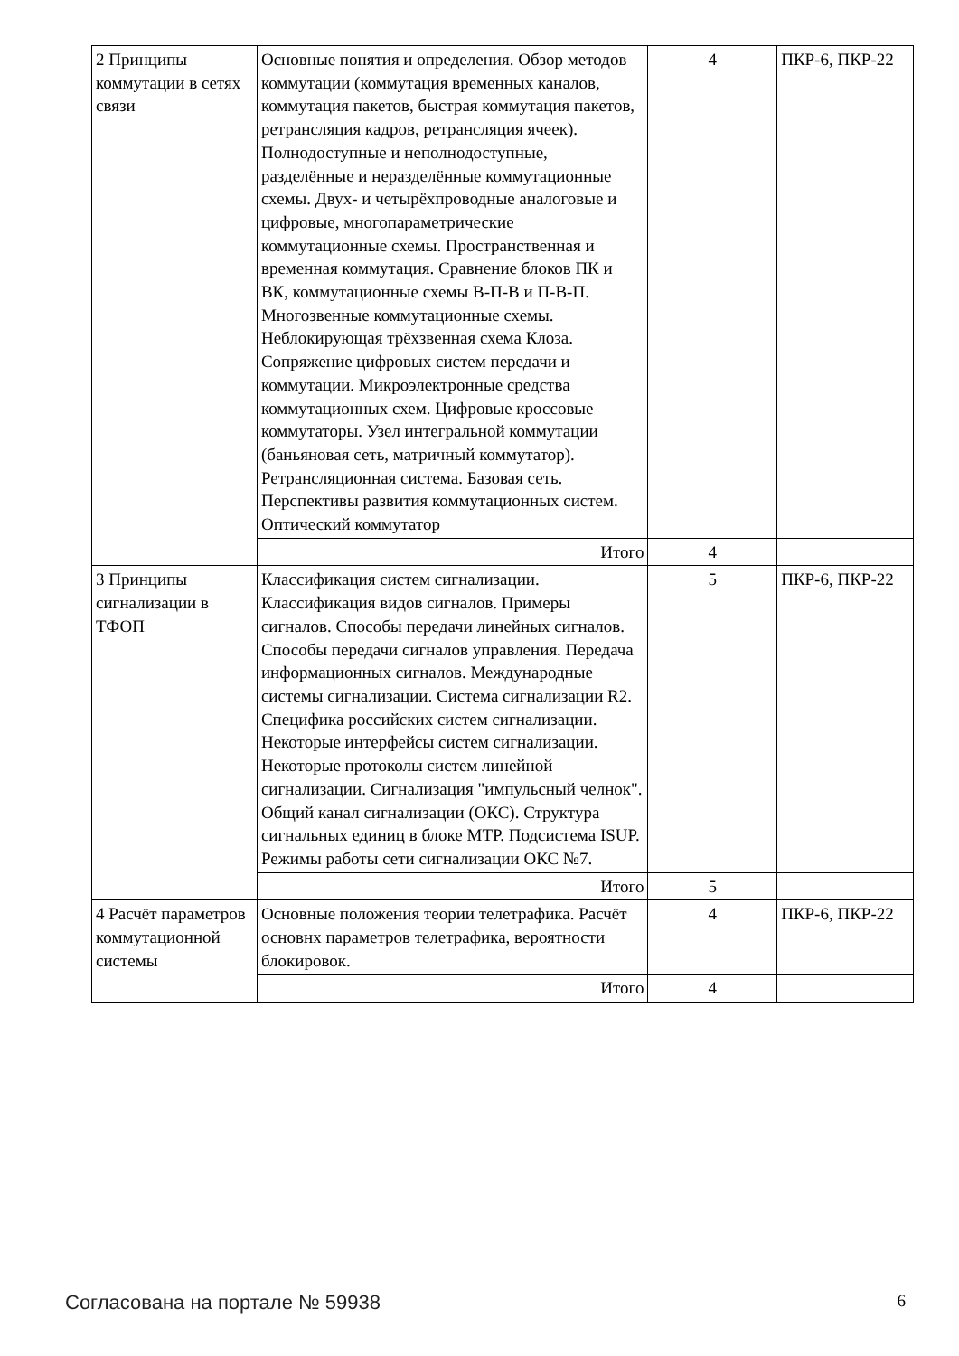| 2 Принципы коммутации в сетях связи | Основные понятия и определения. Обзор методов коммутации (коммутация временных каналов, коммутация пакетов, быстрая коммутация пакетов, ретрансляция кадров, ретрансляция ячеек). Полнодоступные и неполнодоступные, разделённые и неразделённые коммутационные схемы. Двух- и четырёхпроводные аналоговые и цифровые, многопараметрические коммутационные схемы. Пространственная и временная коммутация. Сравнение блоков ПК и ВК, коммутационные схемы В-П-В и П-В-П. Многозвенные коммутационные схемы. Неблокирующая трёхзвенная схема Клоза. Сопряжение цифровых систем передачи и коммутации. Микроэлектронные средства коммутационных схем. Цифровые кроссовые коммутаторы. Узел интегральной коммутации (баньяновая сеть, матричный коммутатор). Ретрансляционная система. Базовая сеть. Перспективы развития коммутационных систем. Оптический коммутатор | 4 | ПКР-6, ПКР-22 |
| | Итого | 4 | |
| 3 Принципы сигнализации в ТФОП | Классификация систем сигнализации. Классификация видов сигналов. Примеры сигналов. Способы передачи линейных сигналов. Способы передачи сигналов управления. Передача информационных сигналов. Международные системы сигнализации. Система сигнализации R2. Специфика российских систем сигнализации. Некоторые интерфейсы систем сигнализации. Некоторые протоколы систем линейной сигнализации. Сигнализация "импульсный челнок". Общий канал сигнализации (ОКС). Структура сигнальных единиц в блоке МТР. Подсистема ISUP. Режимы работы сети сигнализации ОКС №7. | 5 | ПКР-6, ПКР-22 |
| | Итого | 5 | |
| 4 Расчёт параметров коммутационной системы | Основные положения теории телетрафика. Расчёт основнх параметров телетрафика, вероятности блокировок. | 4 | ПКР-6, ПКР-22 |
| | Итого | 4 | |
Согласована на портале № 59938 6